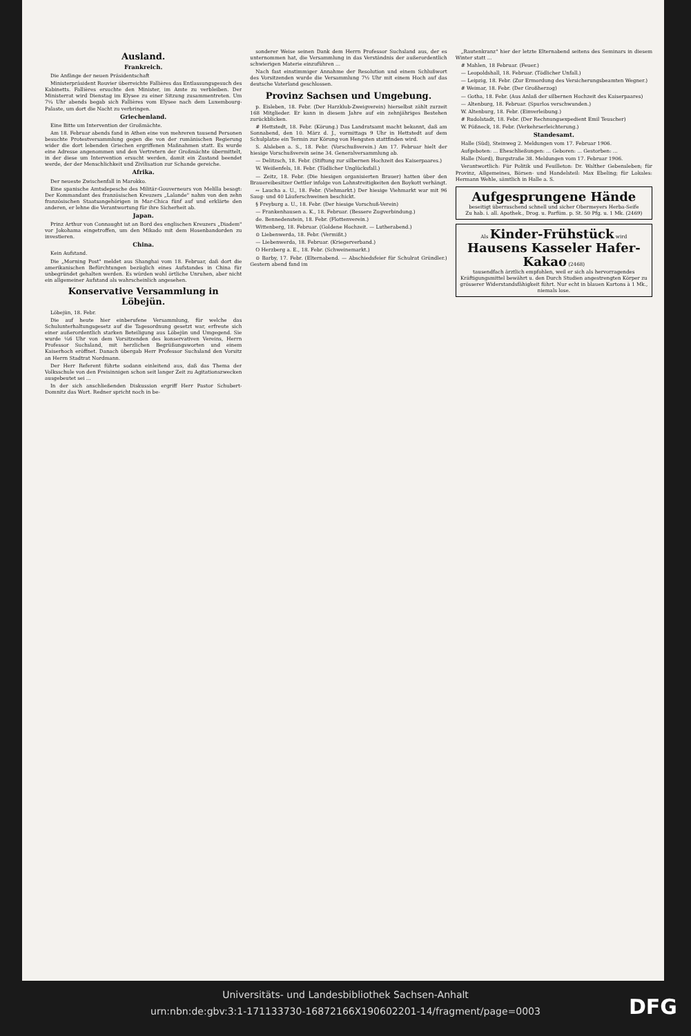Ausland.
Frankreich.
Die Anfänge der neuen Präsidentschaft
Ministerpräsident Rouvier überreichte Fallières das Entlassungsgesuch des Kabinetts. Fallières ersuchte den Minister, im Amte zu verbleiben. Der Ministerrat wird Dienstag im Elysee zu einer Sitzung zusammentreten. Um 7¼ Uhr abends begab sich Fallières vom Elysee nach dem Luxembourg-Palaste, um dort die Nacht zu verbringen.
Griechenland.
Eine Bitte um Intervention der Großmächte.
Am 18. Februar abends fand in Athen eine von mehreren tausend Personen besuchte Protestversammlung gegen die von der rumänischen Regierung wider die dort lebenden Griechen ergriffenen Maßnahmen statt. Es wurde eine Adresse angenommen und den Vertretern der Großmächte übermittelt, in der diese um Intervention ersucht werden, damit ein Zustand beendet werde, der der Menschlichkeit und Zivilisation zur Schande gereiche.
Afrika.
Der neueste Zwischenfall in Marokko.
Eine spanische Amtsdepesche des Militär-Gouverneurs von Melilla besagt: Der Kommandant des französischen Kreuzers „Lalande" nahm von den zehn französischen Staatsangehörigen in Mar-Chica fünf auf und erklärte den anderen, er lehne die Verantwortung für ihre Sicherheit ab.
Japan.
Prinz Arthur von Connaught ist an Bord des englischen Kreuzers „Diadem" vor Jokohama eingetroffen, um den Mikado mit dem Hosenbandorden zu investieren.
China.
Kein Aufstand.
Die „Morning Post" meldet aus Shanghai vom 18. Februar, daß dort die amerikanischen Befürchtungen bezüglich eines Aufstandes in China für unbegründet gehalten werden. Es würden wohl örtliche Unruhen, aber nicht ein allgemeiner Aufstand als wahrscheinlich angesehen.
Konservative Versammlung in Löbejün.
Löbejün, 18. Febr.
Die auf heute hier einberufene Versammlung, für welche das Schulunterhaltungsgesetz auf die Tagesordnung gesetzt war, erfreute sich einer außerordentlich starken Beteiligung aus Löbejün und Umgegend. Sie wurde ¼6 Uhr von dem Vorsitzenden des konservativen Vereins, Herrn Professor Suchsland, mit herzlichen Begrüßungsworten und einem Kaiserhoch eröffnet. Danach übergab Herr Professor Suchsland den Vorsitz an Herrn Stadtrat Nordmann.
Der Herr Referent führte sodann einleitend aus, daß das Thema der Volksschule von den Freisinnigen schon seit langer Zeit zu Agitationszwecken ausgebeutet sei ...
In der sich anschließenden Diskussion ergriff Herr Pastor Schubert-Domnitz das Wort. Redner spricht noch in be-
sonderer Weise seinen Dank dem Herrn Professor Suchsland aus, der es unternommen hat, die Versammlung in das Verständnis der außerordentlich schwierigen Materie einzuführen ...
Nach fast einstimmiger Annahme der Resolution und einem Schlußwort des Vorsitzenden wurde die Versammlung 7½ Uhr mit einem Hoch auf das deutsche Vaterland geschlossen.
Provinz Sachsen und Umgebung.
p. Eisleben, 18. Febr. (Der Harzklub-Zweigverein) hierselbst zählt zurzeit 168 Mitglieder. Er kann in diesem Jahre auf ein zehnjähriges Bestehen zurückblicken.
# Hettstedt, 18. Febr. (Körung.) Das Landratsamt macht bekannt, daß am Sonnabend, den 10. März d. J., vormittags 9 Uhr in Hettstedt auf dem Schulplatze ein Termin zur Körung von Hengsten stattfinden wird.
S. Alsleben a. S., 18. Febr. (Vorschußverein.) Am 17. Februar hielt der hiesige Vorschußverein seine 34. Generalversammlung ab.
— Delitzsch, 18. Febr. (Stiftung zur silbernen Hochzeit des Kaiserpaares.)
W. Weißenfels, 18. Febr. (Tödlicher Unglücksfall.)
— Zeitz, 18. Febr. (Die hiesigen organisierten Brauer) hatten über den Brauereibesitzer Oettler infolge von Lohnstreitigkeiten den Boykott verhängt.
∾ Laucha a. U., 18. Febr. (Viehmarkt.) Der hiesige Viehmarkt war mit 96 Saug- und 40 Läuferschweinen beschickt.
§ Freyburg a. U., 18. Febr. (Der hiesige Vorschuß-Verein)
— Frankenhausen a. K., 18. Februar. (Bessere Zugverbindung.)
de. Bennedenstein, 18. Febr. (Flottenverein.)
Wittenberg, 18. Februar. (Goldene Hochzeit. — Lutherabend.)
⊙ Liebenwerda, 18. Febr. (Vermißt.)
— Liebenwerda, 18. Februar. (Kriegerverband.)
O Herzberg a. E., 18. Febr. (Schweinemarkt.)
⊙ Barby, 17. Febr. (Elternabend. — Abschiedsfeier für Schulrat Gründler.) Gestern abend fand im
„Rautenkranz" hier der letzte Elternabend seitens des Seminars in diesem Winter statt ...
# Mahlen, 18 Februar. (Feuer.)
— Leopoldshall, 18. Februar. (Tödlicher Unfall.)
— Leipzig, 18. Febr. (Zur Ermordung des Versicherungsbeamten Wegner.)
# Weimar, 18. Febr. (Der Großherzog)
— Gotha, 18. Febr. (Aus Anlaß der silbernen Hochzeit des Kaiserpaares)
— Altenburg, 18. Februar. (Spurlos verschwunden.)
W. Altenburg, 18. Febr. (Einverleibung.)
# Rudolstadt, 18. Febr. (Der Rechnungsexpedient Emil Teuscher)
W. Pößneck, 18. Febr. (Verkehrserleichterung.)
Standesamt.
Halle (Süd), Steinweg 2. Meldungen vom 17. Februar 1906.
Aufgeboten: ... Eheschließungen: ... Geboren: ... Gestorben: ...
Halle (Nord), Burgstraße 38. Meldungen vom 17. Februar 1906.
Verantwortlich: Für Politik und Feuilleton: Dr. Walther Gebensleben; für Provinz, Allgemeines, Börsen- und Handelsteil: Max Ebeling; für Lokales: Hermann Wehle, sämtlich in Halle a. S.
Aufgesprungene Hände
beseitigt überraschend schnell und sicher Obermeyers Herba-Seife
Zu hab. i. all. Apothek., Drog. u. Parfüm. p. St. 50 Pfg. u. 1 Mk. (2469)
Als Kinder-Frühstück wird Hausens Kasseler Hafer-Kakao (2468)
tausendfach ärztlich empfohlen, weil er sich als hervorragendes Kräftigungsmittel bewährt u. den Durch Studien angestrengten Körper zu grösserer Widerstandsfähigkeit führt. Nur echt in blauen Kartons à 1 Mk., niemals lose.
Universitäts- und Landesbibliothek Sachsen-Anhalt
urn:nbn:de:gbv:3:1-171133730-16872166X190602201-14/fragment/page=0003
DFG